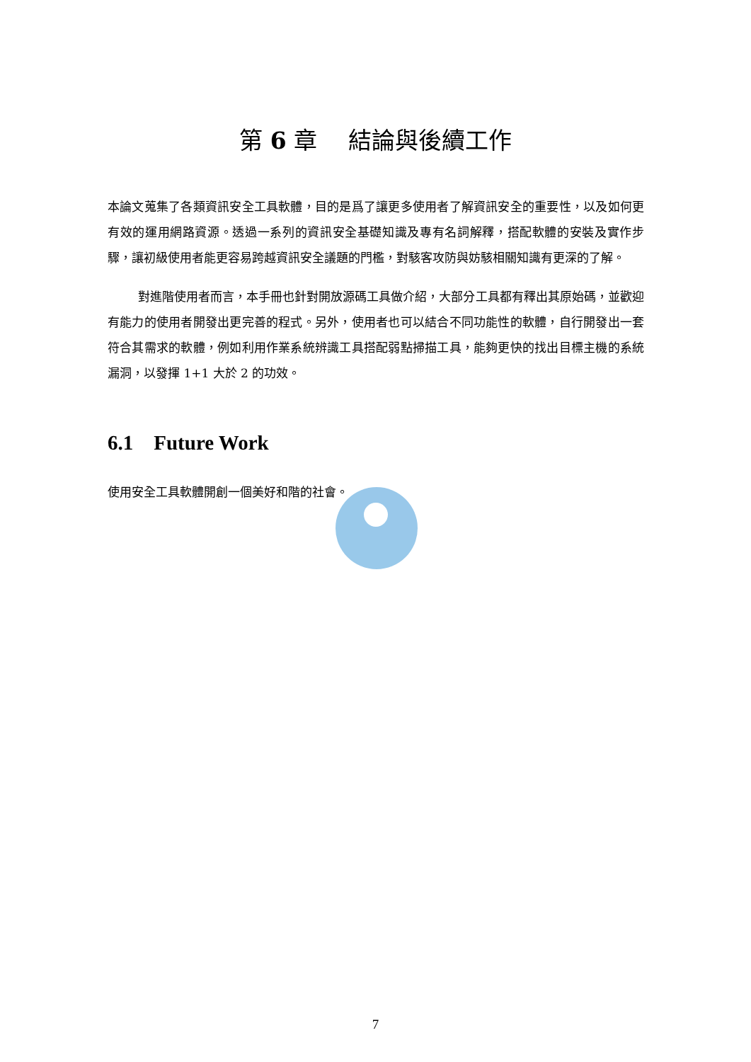第 6 章　 結論與後續工作
本論文蒐集了各類資訊安全工具軟體，目的是爲了讓更多使用者了解資訊安全的重要性，以及如何更有效的運用網路資源。透過一系列的資訊安全基礎知識及專有名詞解釋，搭配軟體的安裝及實作步驟，讓初級使用者能更容易跨越資訊安全議題的門檻，對駭客攻防與妨駭相關知識有更深的了解。
對進階使用者而言，本手冊也針對開放源碼工具做介紹，大部分工具都有釋出其原始碼，並歡迎有能力的使用者開發出更完善的程式。另外，使用者也可以結合不同功能性的軟體，自行開發出一套符合其需求的軟體，例如利用作業系統辨識工具搭配弱點掃描工具，能夠更快的找出目標主機的系統漏洞，以發揮 1+1 大於 2 的功效。
6.1 Future Work
使用安全工具軟體開創一個美好和階的社會。
7